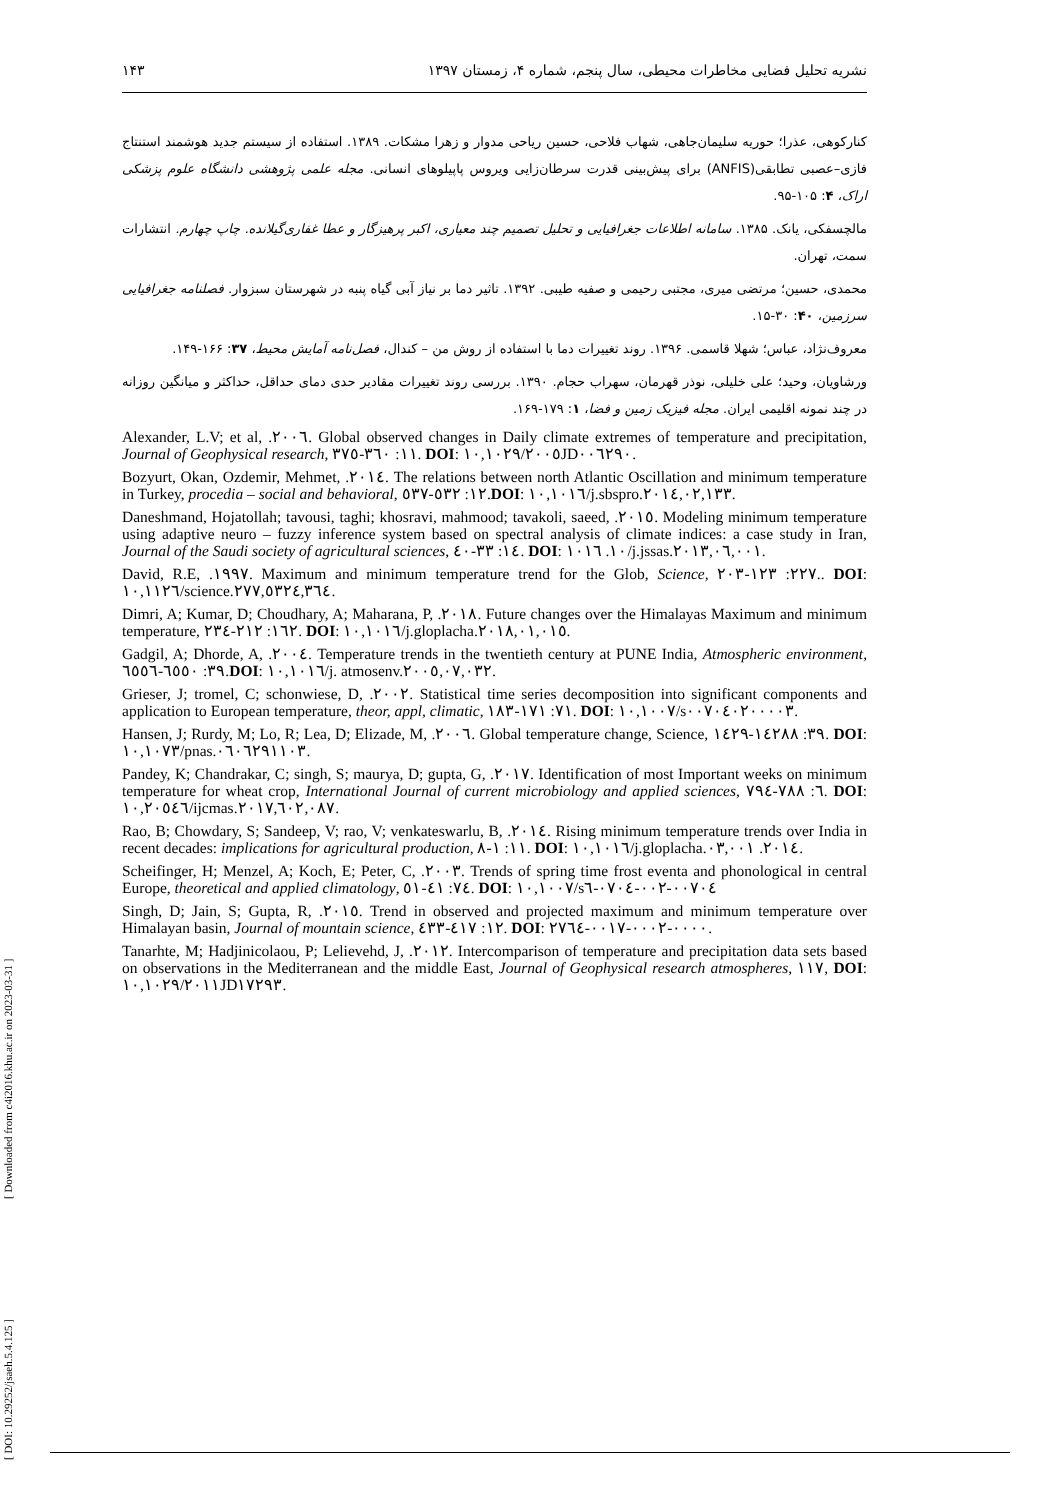۱۴۳ نشریه تحلیل فضایی مخاطرات محیطی، سال پنجم، شماره ۴، زمستان ۱۳۹۷
کنارکوهی، عذرا؛ حوریه سلیمان‌جاهی، شهاب فلاحی، حسین ریاحی مدوار و زهرا مشکات. ۱۳۸۹. استفاده از سیستم جدید هوشمند استنتاج فازی–عصبی تطابقی(ANFIS) برای پیش‌بینی قدرت سرطان‌زایی ویروس پاپیلوهای انسانی. مجله علمی پژوهشی دانشگاه علوم پزشکی اراک، ۴: ۱۰۵-۹۵.
مالچسفکی، یانک. ۱۳۸۵. سامانه اطلاعات جغرافیایی و تحلیل تصمیم چند معیاری، اکبر پرهیزگار و عطا غفاری‌گیلانده. چاپ چهارم. انتشارات سمت، تهران.
محمدی، حسین؛ مرتضی میری، مجتبی رحیمی و صفیه طیبی. ۱۳۹۲. تاثیر دما بر نیاز آبی گیاه پنبه در شهرستان سبزوار. فصلنامه جغرافیایی سرزمین، ۴۰: ۳۰-۱۵.
معروف‌نژاد، عباس؛ شهلا قاسمی. ۱۳۹۶. روند تغییرات دما با استفاده از روش من – کندال، فصل‌نامه آمایش محیط، ۳۷: ۱۶۶-۱۴۹.
ورشاویان، وحید؛ علی خلیلی، نوذر قهرمان، سهراب حجام. ۱۳۹۰. بررسی روند تغییرات مقادیر حدی دمای حداقل، حداکثر و میانگین روزانه در چند نمونه اقلیمی ایران. مجله فیزیک زمین و فضا، ۱: ۱۷۹-۱۶۹.
Alexander, L.V; et al, .٢٠٠٦. Global observed changes in Daily climate extremes of temperature and precipitation, Journal of Geophysical research, ١١: ٣٦٠-٣٧٥. DOI: ١٠,١٠٢٩/٢٠٠٥JD٠٠٦٢٩٠.
Bozyurt, Okan, Ozdemir, Mehmet, .٢٠١٤. The relations between north Atlantic Oscillation and minimum temperature in Turkey, procedia – social and behavioral, ١٢: ٥٣٢-٥٣٧.DOI: ١٠,١٠١٦/j.sbspro.٢٠١٤,٠٢,١٣٣.
Daneshmand, Hojatollah; tavousi, taghi; khosravi, mahmood; tavakoli, saeed, .٢٠١٥. Modeling minimum temperature using adaptive neuro – fuzzy inference system based on spectral analysis of climate indices: a case study in Iran, Journal of the Saudi society of agricultural sciences, ١٤: ٣٣-٤٠. DOI: ١٠. ١٠١٦/j.jssas.٢٠١٣,٠٦,٠٠١.
David, R.E, .١٩٩٧. Maximum and minimum temperature trend for the Glob, Science, ٢٢٧: ١٢٣-٢٠٣.. DOI: ١٠,١١٢٦/science.٢٧٧,٥٣٢٤,٣٦٤.
Dimri, A; Kumar, D; Choudhary, A; Maharana, P, .٢٠١٨. Future changes over the Himalayas Maximum and minimum temperature, ١٦٢: ٢١٢-٢٣٤. DOI: ١٠,١٠١٦/j.gloplacha.٢٠١٨,٠١,٠١٥.
Gadgil, A; Dhorde, A, .٢٠٠٤. Temperature trends in the twentieth century at PUNE India, Atmospheric environment, ٣٩: ٦٥٥٠-٦٥٥٦.DOI: ١٠,١٠١٦/j. atmosenv.٢٠٠٥,٠٧,٠٣٢.
Grieser, J; tromel, C; schonwiese, D, .٢٠٠٢. Statistical time series decomposition into significant components and application to European temperature, theor, appl, climatic, ٧١: ١٧١-١٨٣. DOI: ١٠,١٠٠٧/s٠٠٧٠٤٠٢٠٠٠٠٣.
Hansen, J; Rurdy, M; Lo, R; Lea, D; Elizade, M, .٢٠٠٦. Global temperature change, Science, ٣٩: ١٤٢٨٨-١٤٢٩. DOI: ١٠,١٠٧٣/pnas.٠٦٠٦٢٩١١٠٣.
Pandey, K; Chandrakar, C; singh, S; maurya, D; gupta, G, .٢٠١٧. Identification of most Important weeks on minimum temperature for wheat crop, International Journal of current microbiology and applied sciences, ٦: ٧٨٨-٧٩٤. DOI: ١٠,٢٠٥٤٦/ijcmas.٢٠١٧,٦٠٢,٠٨٧.
Rao, B; Chowdary, S; Sandeep, V; rao, V; venkateswarlu, B, .٢٠١٤. Rising minimum temperature trends over India in recent decades: implications for agricultural production, ١١: ١-٨. DOI: ١٠,١٠١٦/j.gloplacha.٢٠١٤. ٠٣,٠٠١.
Scheifinger, H; Menzel, A; Koch, E; Peter, C, .٢٠٠٣. Trends of spring time frost eventa and phonological in central Europe, theoretical and applied climatology, ٧٤: ٤١-٥١. DOI: ١٠,١٠٠٧/s٠٠٧٠٤-٠٠٢-٠٧٠٤-٦
Singh, D; Jain, S; Gupta, R, .٢٠١٥. Trend in observed and projected maximum and minimum temperature over Himalayan basin, Journal of mountain science, ١٢: ٤١٧-٤٣٣. DOI: ٠٠٠٠-٠٠٠٢-٠٠١٧-٢٧٦٤.
Tanarhte, M; Hadjinicolaou, P; Lelievehd, J, .٢٠١٢. Intercomparison of temperature and precipitation data sets based on observations in the Mediterranean and the middle East, Journal of Geophysical research atmospheres, ١١٧, DOI: ١٠,١٠٢٩/٢٠١١JD١٧٢٩٣.
[ DOI: 10.29252/jsaeh.5.4.125 ] [ Downloaded from c4i2016.khu.ac.ir on 2023-03-31 ]